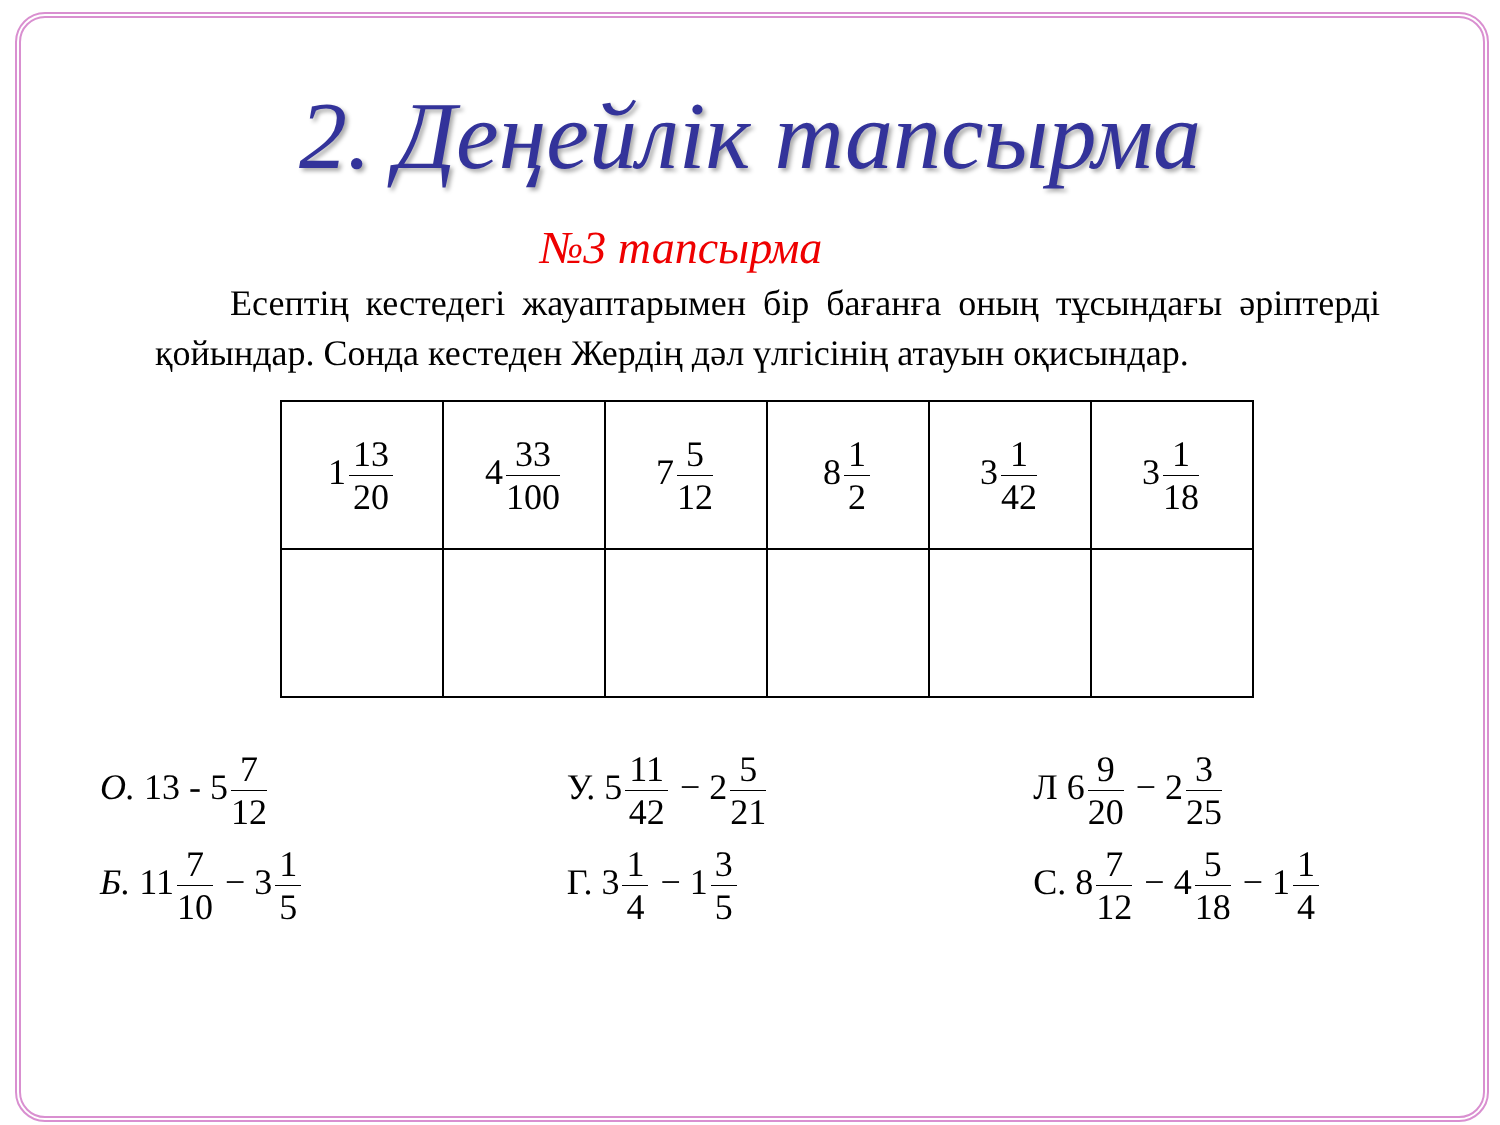2. Деңейлік тапсырма
№3 тапсырма
Есептің кестедегі жауаптарымен бір бағанға оның тұсындағы әріптерді қойындар. Сонда кестеден Жердің дәл үлгісінің атауын оқисындар.
| 1 13 20 | 4 33 100 | 7 5 12 | 8 1 2 | 3 1 42 | 3 1 18 |
О. 13 - 5 7 12 У. 5 11 42 − 2 5 21 Л 6 9 20 − 2 3 25
Б. 11 7 10 − 3 1 5 Г. 3 1 4 − 1 3 5 С. 8 7 12 − 4 5 18 − 1 1 4